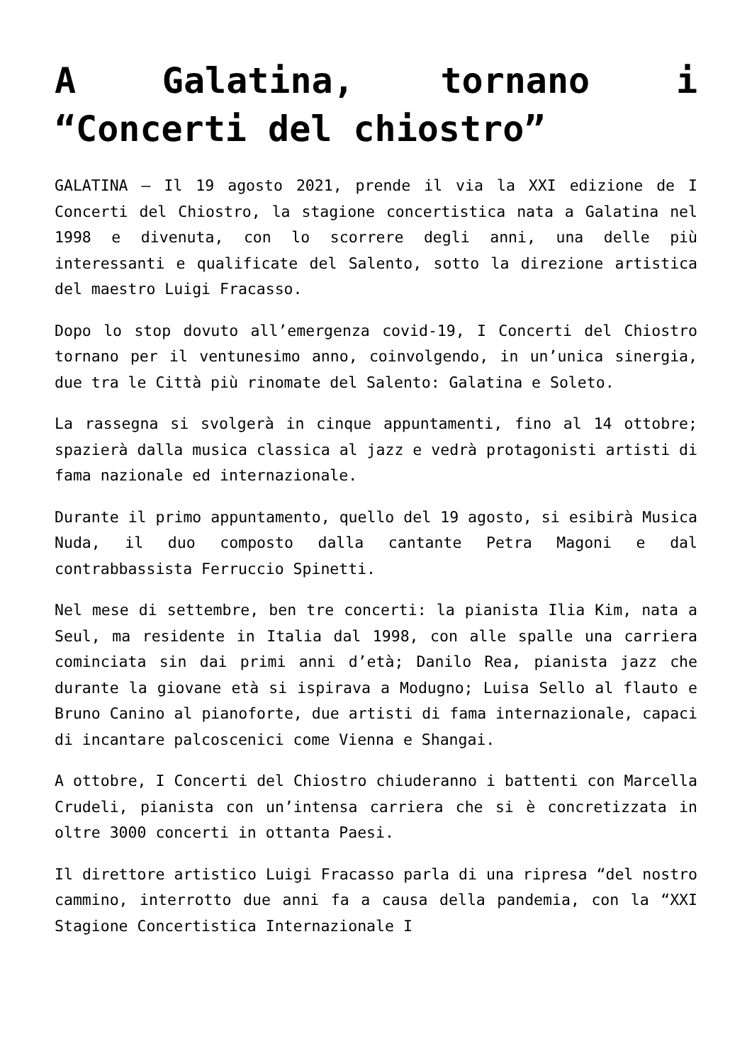A Galatina, tornano i “Concerti del chiostro”
GALATINA – Il 19 agosto 2021, prende il via la XXI edizione de I Concerti del Chiostro, la stagione concertistica nata a Galatina nel 1998 e divenuta, con lo scorrere degli anni, una delle più interessanti e qualificate del Salento, sotto la direzione artistica del maestro Luigi Fracasso.
Dopo lo stop dovuto all’emergenza covid-19, I Concerti del Chiostro tornano per il ventunesimo anno, coinvolgendo, in un’unica sinergia, due tra le Città più rinomate del Salento: Galatina e Soleto.
La rassegna si svolgerà in cinque appuntamenti, fino al 14 ottobre; spazierà dalla musica classica al jazz e vedrà protagonisti artisti di fama nazionale ed internazionale.
Durante il primo appuntamento, quello del 19 agosto, si esibirà Musica Nuda, il duo composto dalla cantante Petra Magoni e dal contrabbassista Ferruccio Spinetti.
Nel mese di settembre, ben tre concerti: la pianista Ilia Kim, nata a Seul, ma residente in Italia dal 1998, con alle spalle una carriera cominciata sin dai primi anni d’età; Danilo Rea, pianista jazz che durante la giovane età si ispirava a Modugno; Luisa Sello al flauto e Bruno Canino al pianoforte, due artisti di fama internazionale, capaci di incantare palcoscenici come Vienna e Shangai.
A ottobre, I Concerti del Chiostro chiuderanno i battenti con Marcella Crudeli, pianista con un’intensa carriera che si è concretizzata in oltre 3000 concerti in ottanta Paesi.
Il direttore artistico Luigi Fracasso parla di una ripresa “del nostro cammino, interrotto due anni fa a causa della pandemia, con la “XXI Stagione Concertistica Internazionale I